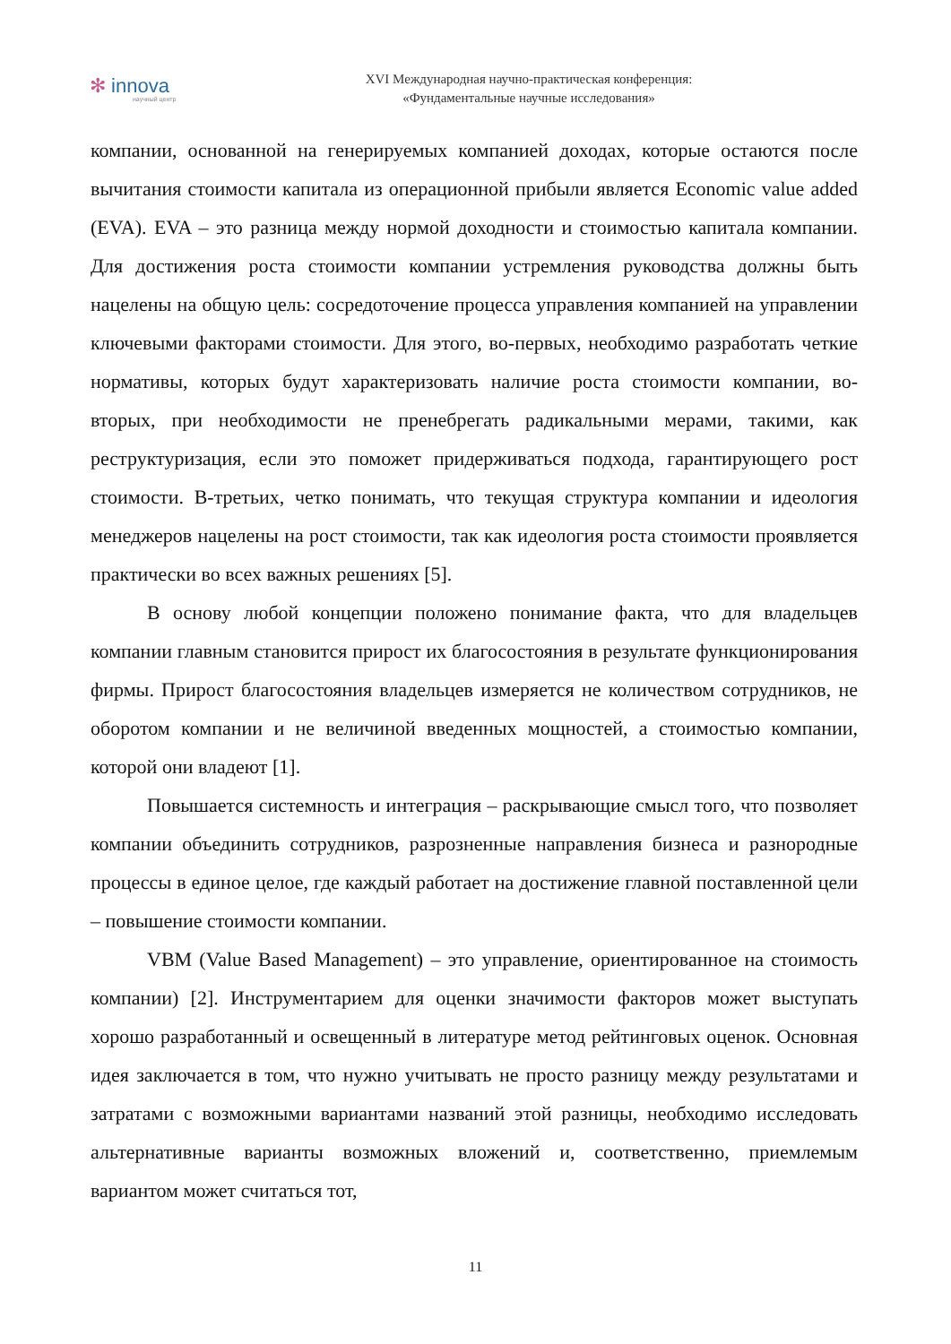✻ innova
научный центр
XVI Международная научно-практическая конференция:
«Фундаментальные научные исследования»
компании, основанной на генерируемых компанией доходах, которые остаются после вычитания стоимости капитала из операционной прибыли является Economic value added (EVA). EVA – это разница между нормой доходности и стоимостью капитала компании. Для достижения роста стоимости компании устремления руководства должны быть нацелены на общую цель: сосредоточение процесса управления компанией на управлении ключевыми факторами стоимости. Для этого, во-первых, необходимо разработать четкие нормативы, которых будут характеризовать наличие роста стоимости компании, во-вторых, при необходимости не пренебрегать радикальными мерами, такими, как реструктуризация, если это поможет придерживаться подхода, гарантирующего рост стоимости. В-третьих, четко понимать, что текущая структура компании и идеология менеджеров нацелены на рост стоимости, так как идеология роста стоимости проявляется практически во всех важных решениях [5].
В основу любой концепции положено понимание факта, что для владельцев компании главным становится прирост их благосостояния в результате функционирования фирмы. Прирост благосостояния владельцев измеряется не количеством сотрудников, не оборотом компании и не величиной введенных мощностей, а стоимостью компании, которой они владеют [1].
Повышается системность и интеграция – раскрывающие смысл того, что позволяет компании объединить сотрудников, разрозненные направления бизнеса и разнородные процессы в единое целое, где каждый работает на достижение главной поставленной цели – повышение стоимости компании.
VBM (Value Based Management) – это управление, ориентированное на стоимость компании) [2]. Инструментарием для оценки значимости факторов может выступать хорошо разработанный и освещенный в литературе метод рейтинговых оценок. Основная идея заключается в том, что нужно учитывать не просто разницу между результатами и затратами с возможными вариантами названий этой разницы, необходимо исследовать альтернативные варианты возможных вложений и, соответственно, приемлемым вариантом может считаться тот,
11